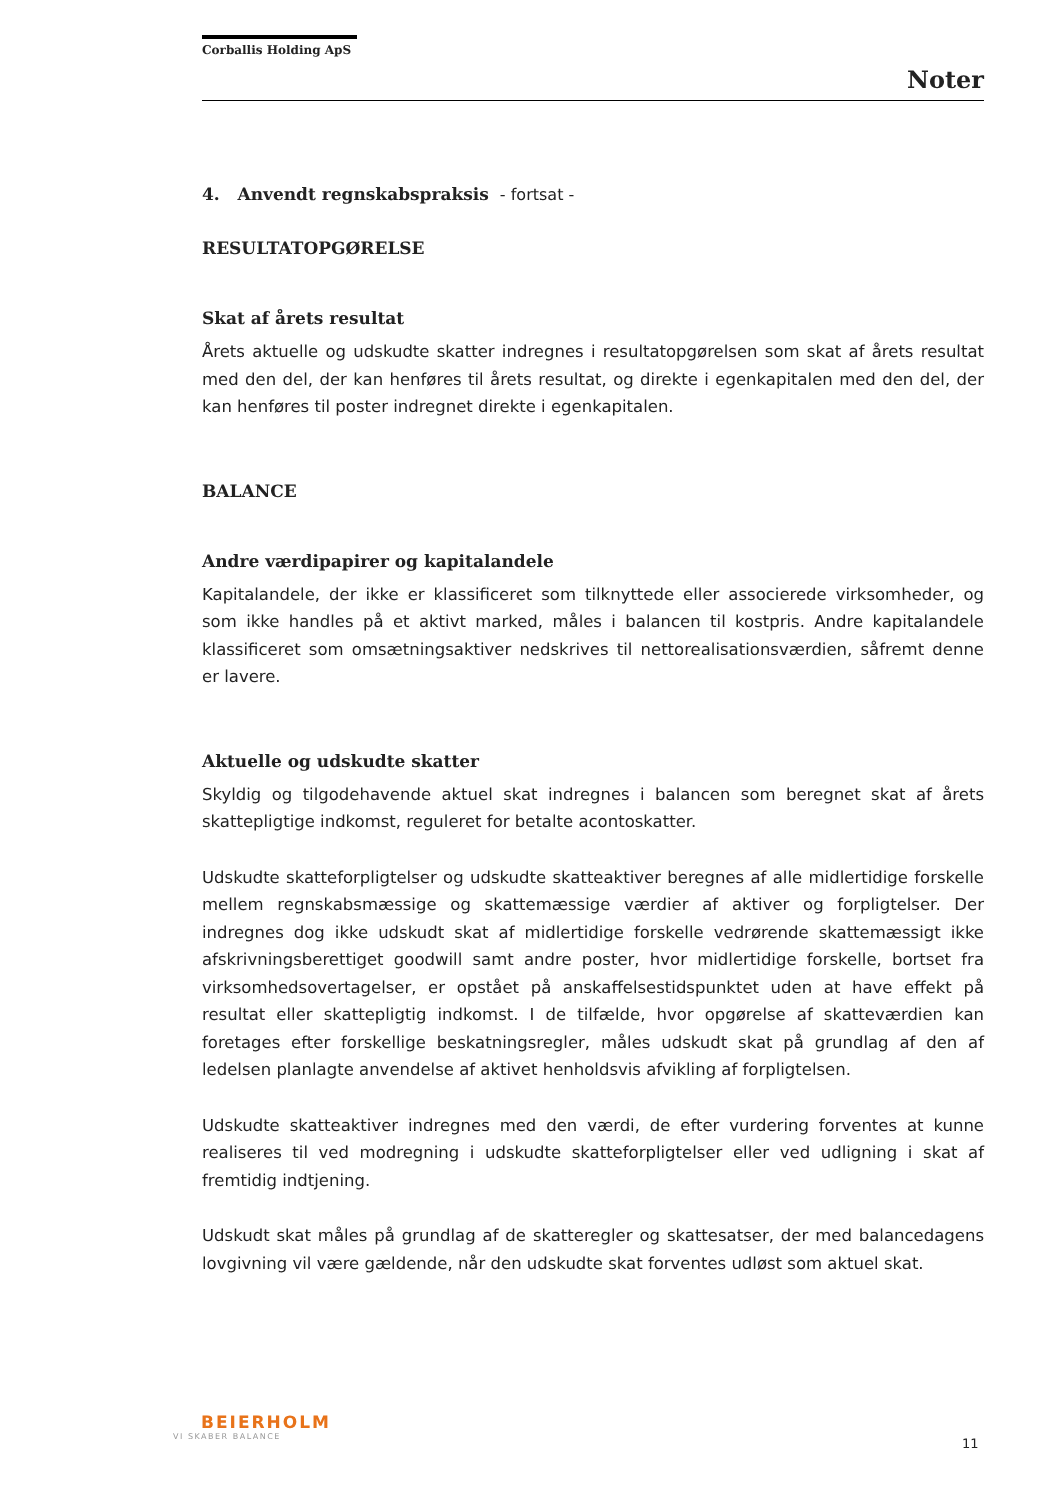Corballis Holding ApS
Noter
4. Anvendt regnskabspraksis - fortsat -
RESULTATOPGØRELSE
Skat af årets resultat
Årets aktuelle og udskudte skatter indregnes i resultatopgørelsen som skat af årets resultat med den del, der kan henføres til årets resultat, og direkte i egenkapitalen med den del, der kan henføres til poster indregnet direkte i egenkapitalen.
BALANCE
Andre værdipapirer og kapitalandele
Kapitalandele, der ikke er klassificeret som tilknyttede eller associerede virksomheder, og som ikke handles på et aktivt marked, måles i balancen til kostpris. Andre kapitalandele klassificeret som omsætningsaktiver nedskrives til nettorealisationsværdien, såfremt denne er lavere.
Aktuelle og udskudte skatter
Skyldig og tilgodehavende aktuel skat indregnes i balancen som beregnet skat af årets skattepligtige indkomst, reguleret for betalte acontoskatter.
Udskudte skatteforpligtelser og udskudte skatteaktiver beregnes af alle midlertidige forskelle mellem regnskabsmæssige og skattemæssige værdier af aktiver og forpligtelser. Der indregnes dog ikke udskudt skat af midlertidige forskelle vedrørende skattemæssigt ikke afskrivningsberettiget goodwill samt andre poster, hvor midlertidige forskelle, bortset fra virksomhedsovertagelser, er opstået på anskaffelsestidspunktet uden at have effekt på resultat eller skattepligtig indkomst. I de tilfælde, hvor opgørelse af skatteværdien kan foretages efter forskellige beskatningsregler, måles udskudt skat på grundlag af den af ledelsen planlagte anvendelse af aktivet henholdsvis afvikling af forpligtelsen.
Udskudte skatteaktiver indregnes med den værdi, de efter vurdering forventes at kunne realiseres til ved modregning i udskudte skatteforpligtelser eller ved udligning i skat af fremtidig indtjening.
Udskudt skat måles på grundlag af de skatteregler og skattesatser, der med balancedagens lovgivning vil være gældende, når den udskudte skat forventes udløst som aktuel skat.
BEIERHOLM
VI SKABER BALANCE
11